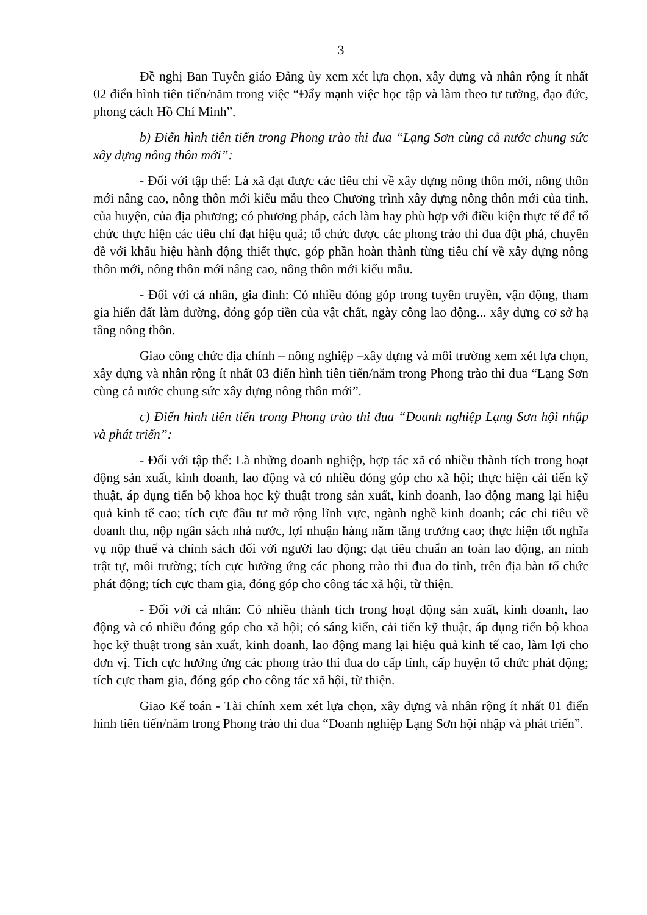3
Đề nghị Ban Tuyên giáo Đảng ủy xem xét lựa chọn, xây dựng và nhân rộng ít nhất 02 điển hình tiên tiến/năm trong việc “Đẩy mạnh việc học tập và làm theo tư tưởng, đạo đức, phong cách Hồ Chí Minh”.
b) Điển hình tiên tiến trong Phong trào thi đua “Lạng Sơn cùng cả nước chung sức xây dựng nông thôn mới”:
- Đối với tập thể: Là xã đạt được các tiêu chí về xây dựng nông thôn mới, nông thôn mới nâng cao, nông thôn mới kiểu mẫu theo Chương trình xây dựng nông thôn mới của tỉnh, của huyện, của địa phương; có phương pháp, cách làm hay phù hợp với điều kiện thực tế để tổ chức thực hiện các tiêu chí đạt hiệu quả; tổ chức được các phong trào thi đua đột phá, chuyên đề với khẩu hiệu hành động thiết thực, góp phần hoàn thành từng tiêu chí về xây dựng nông thôn mới, nông thôn mới nâng cao, nông thôn mới kiểu mẫu.
- Đối với cá nhân, gia đình: Có nhiều đóng góp trong tuyên truyền, vận động, tham gia hiến đất làm đường, đóng góp tiền của vật chất, ngày công lao động... xây dựng cơ sở hạ tầng nông thôn.
Giao công chức địa chính – nông nghiệp –xây dựng và môi trường xem xét lựa chọn, xây dựng và nhân rộng ít nhất 03 điển hình tiên tiến/năm trong Phong trào thi đua “Lạng Sơn cùng cả nước chung sức xây dựng nông thôn mới”.
c) Điển hình tiên tiến trong Phong trào thi đua “Doanh nghiệp Lạng Sơn hội nhập và phát triển”:
- Đối với tập thể: Là những doanh nghiệp, hợp tác xã có nhiều thành tích trong hoạt động sản xuất, kinh doanh, lao động và có nhiều đóng góp cho xã hội; thực hiện cải tiến kỹ thuật, áp dụng tiến bộ khoa học kỹ thuật trong sản xuất, kinh doanh, lao động mang lại hiệu quả kinh tế cao; tích cực đầu tư mở rộng lĩnh vực, ngành nghề kinh doanh; các chỉ tiêu về doanh thu, nộp ngân sách nhà nước, lợi nhuận hàng năm tăng trưởng cao; thực hiện tốt nghĩa vụ nộp thuế và chính sách đối với người lao động; đạt tiêu chuẩn an toàn lao động, an ninh trật tự, môi trường; tích cực hưởng ứng các phong trào thi đua do tỉnh, trên địa bàn tổ chức phát động; tích cực tham gia, đóng góp cho công tác xã hội, từ thiện.
- Đối với cá nhân: Có nhiều thành tích trong hoạt động sản xuất, kinh doanh, lao động và có nhiều đóng góp cho xã hội; có sáng kiến, cải tiến kỹ thuật, áp dụng tiến bộ khoa học kỹ thuật trong sản xuất, kinh doanh, lao động mang lại hiệu quả kinh tế cao, làm lợi cho đơn vị. Tích cực hưởng ứng các phong trào thi đua do cấp tỉnh, cấp huyện tổ chức phát động; tích cực tham gia, đóng góp cho công tác xã hội, từ thiện.
Giao Kế toán - Tài chính xem xét lựa chọn, xây dựng và nhân rộng ít nhất 01 điển hình tiên tiến/năm trong Phong trào thi đua “Doanh nghiệp Lạng Sơn hội nhập và phát triển”.